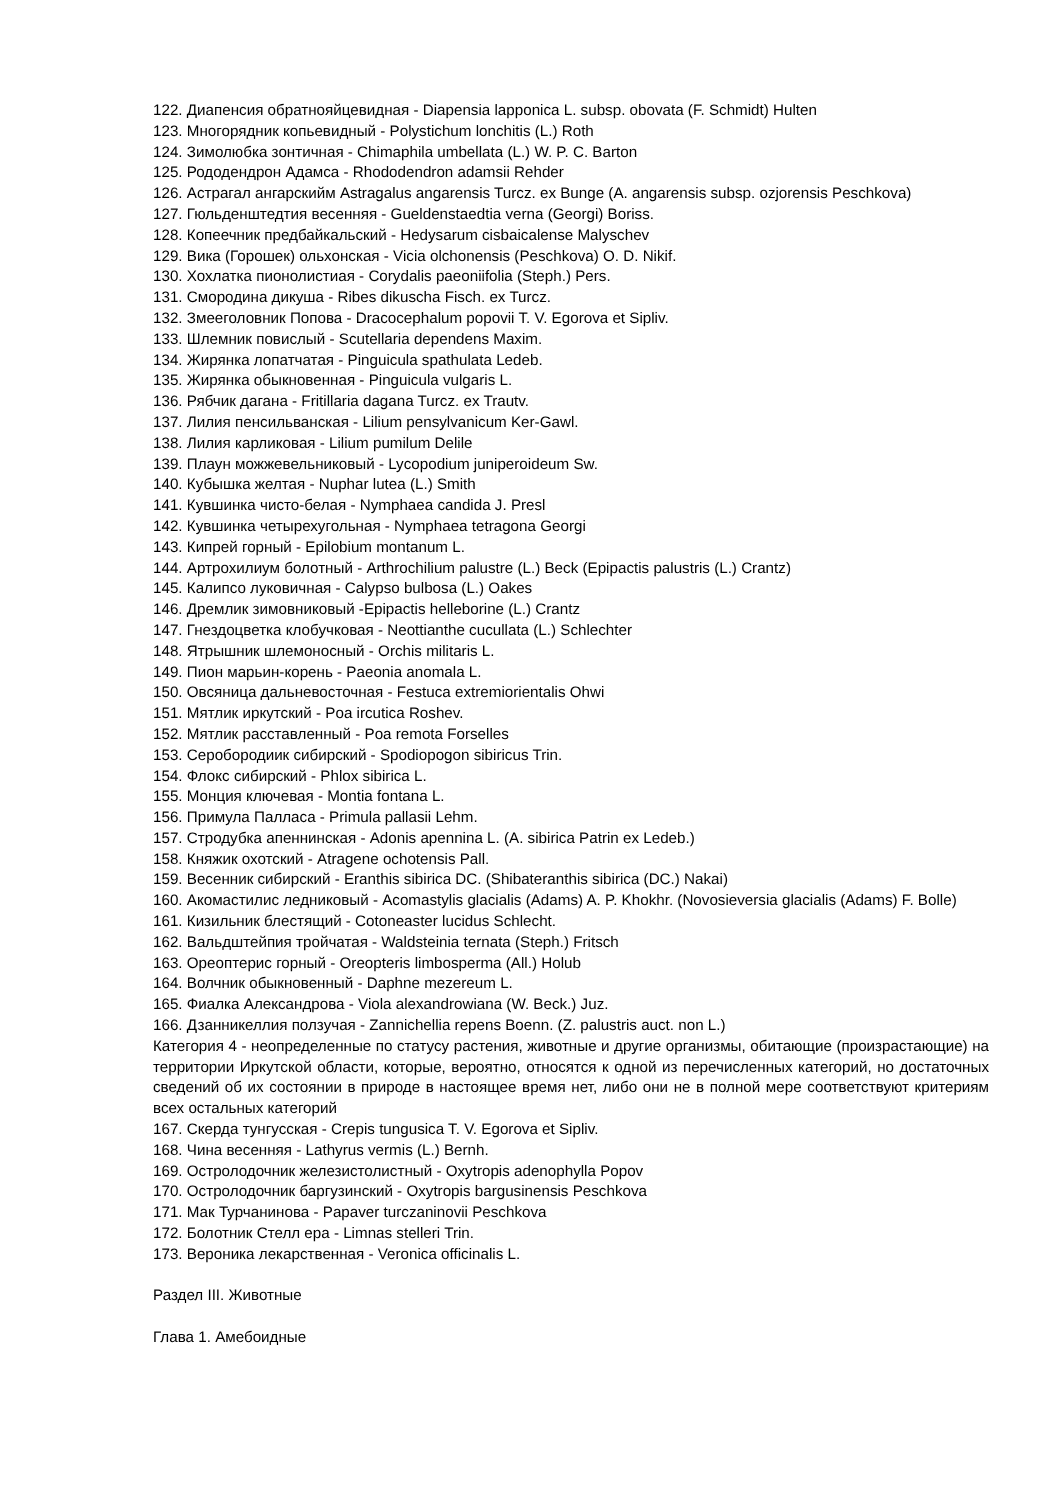122. Диапенсия обратнояйцевидная - Diapensia lapponica L. subsp. obovata (F. Schmidt) Hulten
123. Многорядник копьевидный - Polystichum lonchitis (L.) Roth
124. Зимолюбка зонтичная - Chimaphila umbellata (L.) W. P. C. Barton
125. Рододендрон Адамса - Rhododendron adamsii Rehder
126. Астрагал ангарскийм Astragalus angarensis Turcz. ex Bunge (A. angarensis subsp. ozjorensis Peschkova)
127. Гюльденштедтия весенняя - Gueldenstaedtia verna (Georgi) Boriss.
128. Копеечник предбайкальский - Hedysarum cisbaicalense Malyschev
129. Вика (Горошек) ольхонская - Vicia olchonensis (Peschkova) O. D. Nikif.
130. Хохлатка пионолистиая - Corydalis paeoniifolia (Steph.) Pers.
131. Смородина дикуша - Ribes dikuscha Fisch. ex Turcz.
132. Змееголовник Попова - Dracocephalum popovii T. V. Egorova et Sipliv.
133. Шлемник повислый - Scutellaria dependens Maxim.
134. Жирянка лопатчатая - Pinguicula spathulata Ledeb.
135. Жирянка обыкновенная - Pinguicula vulgaris L.
136. Рябчик дагана - Fritillaria dagana Turcz. ex Trautv.
137. Лилия пенсильванская - Lilium pensylvanicum Ker-Gawl.
138. Лилия карликовая - Lilium pumilum Delile
139. Плаун можжевельниковый - Lycopodium juniperoideum Sw.
140. Кубышка желтая - Nuphar lutea (L.) Smith
141. Кувшинка чисто-белая - Nymphaea candida J. Presl
142. Кувшинка четырехугольная - Nymphaea tetragona Georgi
143. Кипрей горный - Epilobium montanum L.
144. Артрохилиум болотный - Arthrochilium palustre (L.) Beck (Epipactis palustris (L.) Crantz)
145. Калипсо луковичная - Calypso bulbosa (L.) Oakes
146. Дремлик зимовниковый -Epipactis helleborine (L.) Crantz
147. Гнездоцветка клобучковая - Neottianthe cucullata (L.) Schlechter
148. Ятрышник шлемоносный - Orchis militaris L.
149. Пион марьин-корень - Paeonia anomala L.
150. Овсяница дальневосточная - Festuca extremiorientalis Ohwi
151. Мятлик иркутский - Poa ircutica Roshev.
152. Мятлик расставленный - Poa remota Forselles
153. Серобородиик сибирский - Spodiopogon sibiricus Trin.
154. Флокс сибирский - Phlox sibirica L.
155. Монция ключевая - Montia fontana L.
156. Примула Палласа - Primula pallasii Lehm.
157. Стродубка апеннинская - Adonis apennina L. (A. sibirica Patrin ex Ledeb.)
158. Княжик охотский - Atragene ochotensis Pall.
159. Весенник сибирский - Eranthis sibirica DC. (Shibateranthis sibirica (DC.) Nakai)
160. Акомастилис ледниковый - Acomastylis glacialis (Adams) A. P. Khokhr. (Novosieversia glacialis (Adams) F. Bolle)
161. Кизильник блестящий - Cotoneaster lucidus Schlecht.
162. Вальдштейпия тройчатая - Waldsteinia ternata (Steph.) Fritsch
163. Ореоптерис горный - Oreopteris limbosperma (All.) Holub
164. Волчник обыкновенный - Daphne mezereum L.
165. Фиалка Александрова - Viola alexandrowiana (W. Beck.) Juz.
166. Дзанникеллия ползучая - Zannichellia repens Boenn. (Z. palustris auct. non L.)
Категория 4 - неопределенные по статусу растения, животные и другие организмы, обитающие (произрастающие) на территории Иркутской области, которые, вероятно, относятся к одной из перечисленных категорий, но достаточных сведений об их состоянии в природе в настоящее время нет, либо они не в полной мере соответствуют критериям всех остальных категорий
167. Скерда тунгусская - Crepis tungusica T. V. Egorova et Sipliv.
168. Чина весенняя - Lathyrus vermis (L.) Bernh.
169. Остролодочник железистолистный - Oxytropis adenophylla Popov
170. Остролодочник баргузинский - Oxytropis bargusinensis Peschkova
171. Мак Турчанинова - Papaver turczaninovii Peschkova
172. Болотник Стелл ера - Limnas stelleri Trin.
173. Вероника лекарственная - Veronica officinalis L.
Раздел III. Животные
Глава 1. Амебоидные